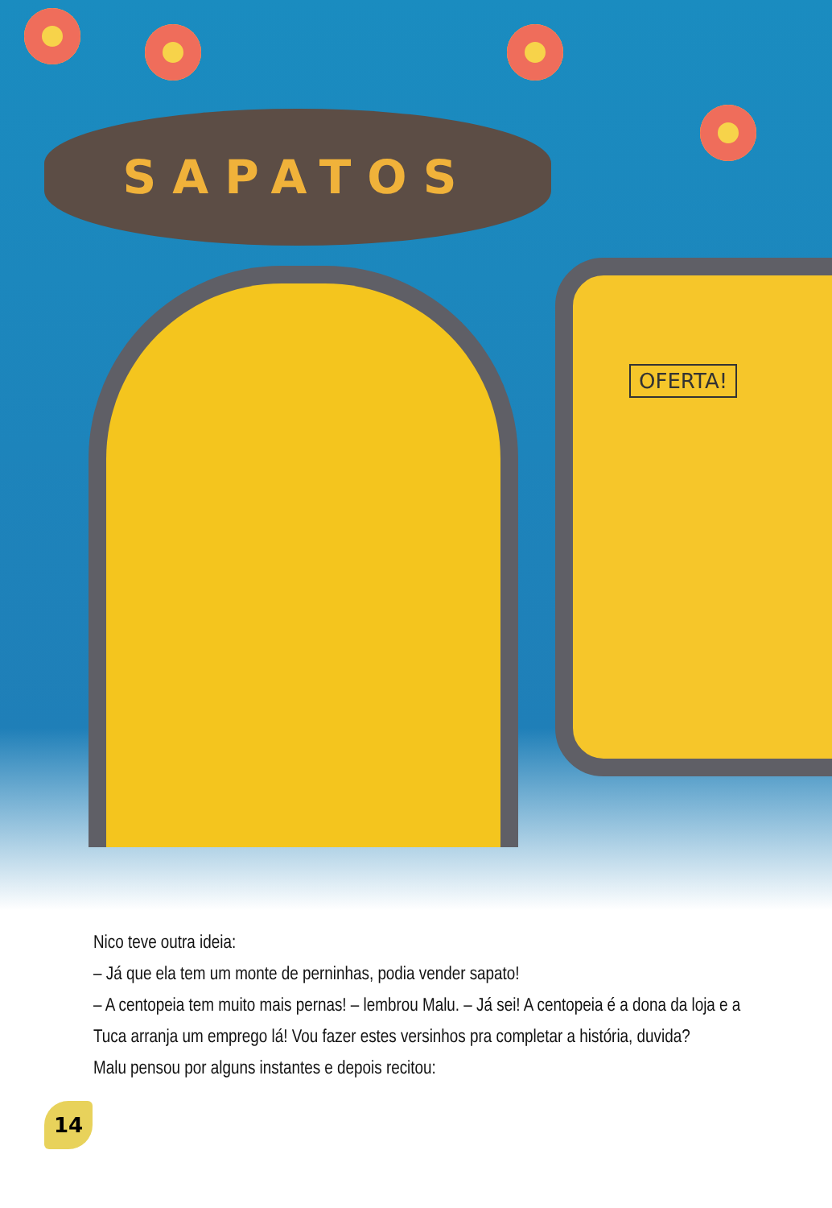SAPATOS
OFERTA!
Nico teve outra ideia:
– Já que ela tem um monte de perninhas, podia vender sapato!
– A centopeia tem muito mais pernas! – lembrou Malu. – Já sei! A centopeia é a dona da loja e a Tuca arranja um emprego lá! Vou fazer estes versinhos pra completar a história, duvida?
Malu pensou por alguns instantes e depois recitou:
14